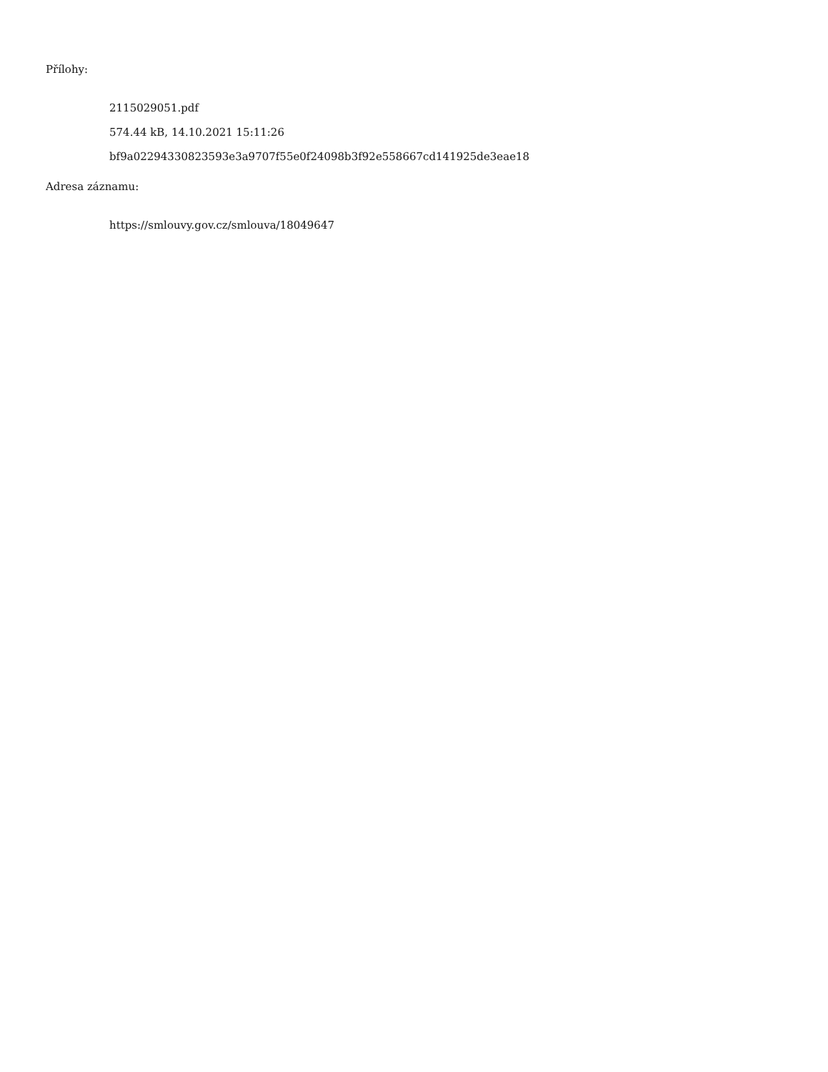Přílohy:
2115029051.pdf
574.44 kB, 14.10.2021 15:11:26
bf9a02294330823593e3a9707f55e0f24098b3f92e558667cd141925de3eae18
Adresa záznamu:
https://smlouvy.gov.cz/smlouva/18049647